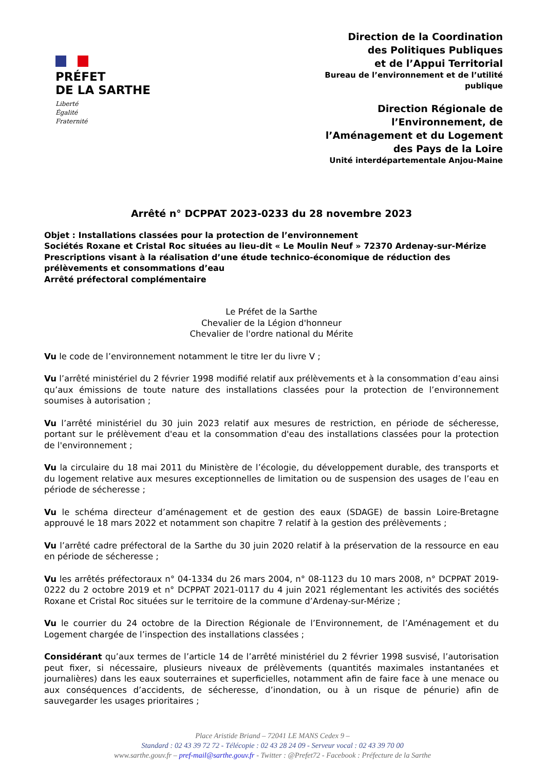PRÉFET
DE LA SARTHE
Liberté
Égalité
Fraternité
Direction de la Coordination
des Politiques Publiques
et de l’Appui Territorial
Bureau de l’environnement et de l’utilité
publique
Direction Régionale de
l’Environnement, de
l’Aménagement et du Logement
des Pays de la Loire
Unité interdépartementale Anjou-Maine
Arrêté n° DCPPAT 2023-0233 du 28 novembre 2023
Objet : Installations classées pour la protection de l’environnement
Sociétés Roxane et Cristal Roc situées au lieu-dit « Le Moulin Neuf » 72370 Ardenay-sur-Mérize
Prescriptions visant à la réalisation d’une étude technico-économique de réduction des prélèvements et consommations d’eau
Arrêté préfectoral complémentaire
Le Préfet de la Sarthe
Chevalier de la Légion d'honneur
Chevalier de l'ordre national du Mérite
Vu le code de l’environnement notamment le titre Ier du livre V ;
Vu l’arrêté ministériel du 2 février 1998 modifié relatif aux prélèvements et à la consommation d’eau ainsi qu’aux émissions de toute nature des installations classées pour la protection de l’environnement soumises à autorisation ;
Vu l’arrêté ministériel du 30 juin 2023 relatif aux mesures de restriction, en période de sécheresse, portant sur le prélèvement d'eau et la consommation d'eau des installations classées pour la protection de l'environnement ;
Vu la circulaire du 18 mai 2011 du Ministère de l’écologie, du développement durable, des transports et du logement relative aux mesures exceptionnelles de limitation ou de suspension des usages de l’eau en période de sécheresse ;
Vu le schéma directeur d’aménagement et de gestion des eaux (SDAGE) de bassin Loire-Bretagne approuvé le 18 mars 2022 et notamment son chapitre 7 relatif à la gestion des prélèvements ;
Vu l’arrêté cadre préfectoral de la Sarthe du 30 juin 2020 relatif à la préservation de la ressource en eau en période de sécheresse ;
Vu les arrêtés préfectoraux n° 04-1334 du 26 mars 2004, n° 08-1123 du 10 mars 2008, n° DCPPAT 2019-0222 du 2 octobre 2019 et n° DCPPAT 2021-0117 du 4 juin 2021 réglementant les activités des sociétés Roxane et Cristal Roc situées sur le territoire de la commune d’Ardenay-sur-Mérize ;
Vu le courrier du 24 octobre de la Direction Régionale de l’Environnement, de l’Aménagement et du Logement chargée de l’inspection des installations classées ;
Considérant qu’aux termes de l’article 14 de l’arrêté ministériel du 2 février 1998 susvisé, l’autorisation peut fixer, si nécessaire, plusieurs niveaux de prélèvements (quantités maximales instantanées et journalières) dans les eaux souterraines et superficielles, notamment afin de faire face à une menace ou aux conséquences d’accidents, de sécheresse, d’inondation, ou à un risque de pénurie) afin de sauvegarder les usages prioritaires ;
Place Aristide Briand – 72041 LE MANS Cedex 9 –
Standard : 02 43 39 72 72 - Télécopie : 02 43 28 24 09 - Serveur vocal : 02 43 39 70 00
www.sarthe.gouv.fr – pref-mail@sarthe.gouv.fr - Twitter : @Prefet72 - Facebook : Préfecture de la Sarthe